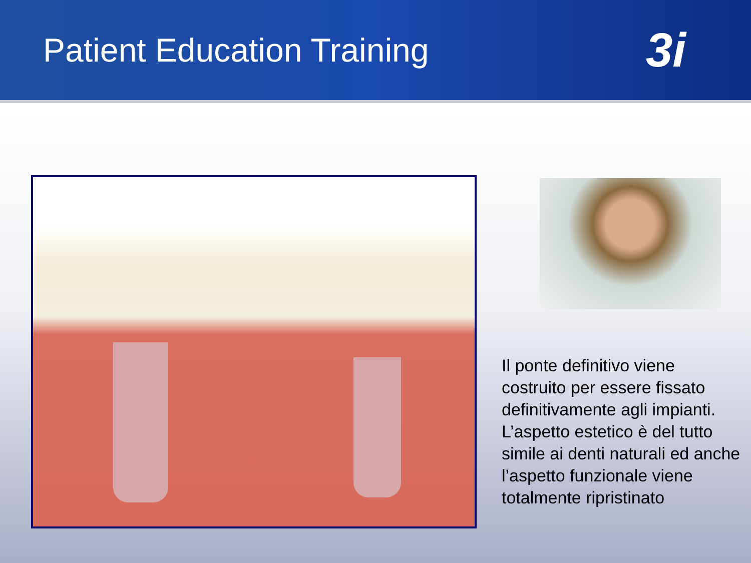Patient Education Training
3i
Il ponte definitivo viene costruito per essere fissato definitivamente agli impianti. L’aspetto estetico è del tutto simile ai denti naturali ed anche l’aspetto funzionale viene totalmente ripristinato